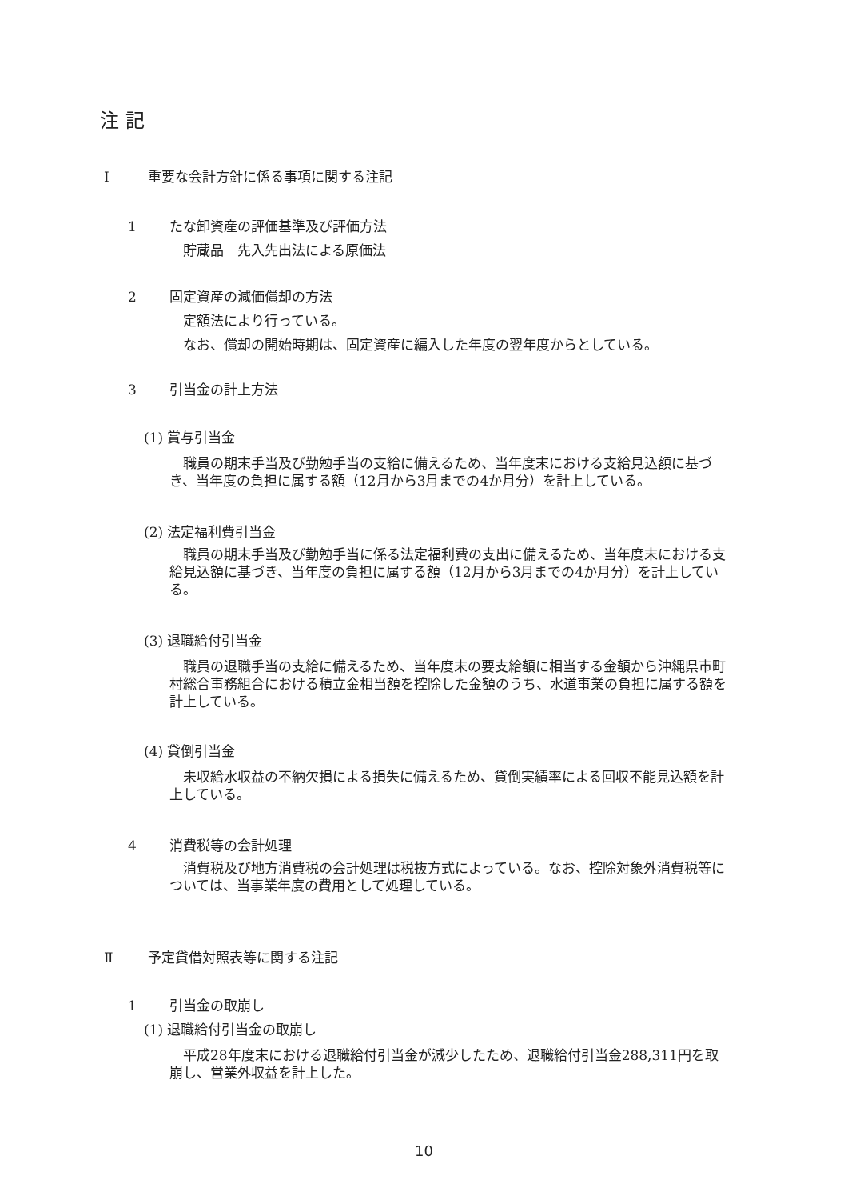注 記
Ⅰ 重要な会計方針に係る事項に関する注記
1 たな卸資産の評価基準及び評価方法
貯蔵品　先入先出法による原価法
2 固定資産の減価償却の方法
定額法により行っている。
なお、償却の開始時期は、固定資産に編入した年度の翌年度からとしている。
3 引当金の計上方法
(1) 賞与引当金
職員の期末手当及び勤勉手当の支給に備えるため、当年度末における支給見込額に基づき、当年度の負担に属する額（12月から3月までの4か月分）を計上している。
(2) 法定福利費引当金
職員の期末手当及び勤勉手当に係る法定福利費の支出に備えるため、当年度末における支給見込額に基づき、当年度の負担に属する額（12月から3月までの4か月分）を計上している。
(3) 退職給付引当金
職員の退職手当の支給に備えるため、当年度末の要支給額に相当する金額から沖縄県市町村総合事務組合における積立金相当額を控除した金額のうち、水道事業の負担に属する額を計上している。
(4) 貸倒引当金
未収給水収益の不納欠損による損失に備えるため、貸倒実績率による回収不能見込額を計上している。
4 消費税等の会計処理
消費税及び地方消費税の会計処理は税抜方式によっている。なお、控除対象外消費税等については、当事業年度の費用として処理している。
Ⅱ 予定貸借対照表等に関する注記
1 引当金の取崩し
(1) 退職給付引当金の取崩し
平成28年度末における退職給付引当金が減少したため、退職給付引当金288,311円を取崩し、営業外収益を計上した。
10